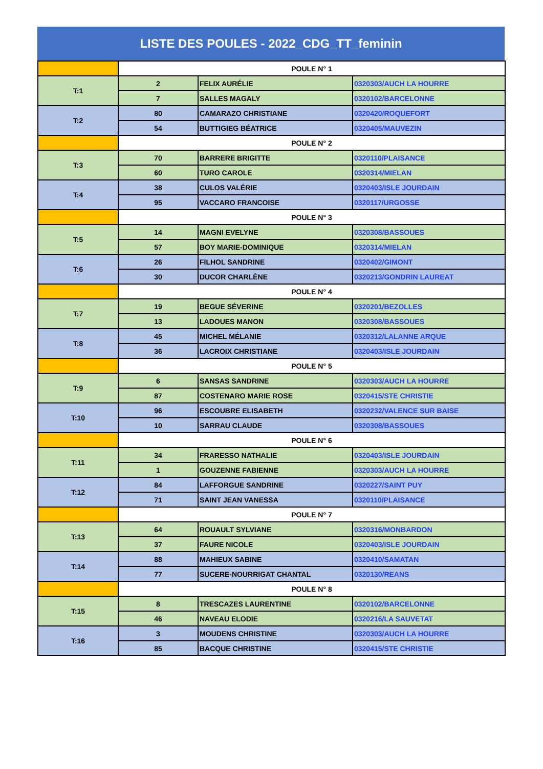LISTE DES POULES - 2022_CDG_TT_feminin
| | POULE N° 1 | | |
| T:1 | 2 | FELIX AURÉLIE | 0320303/AUCH LA HOURRE |
| | 7 | SALLES MAGALY | 0320102/BARCELONNE |
| T:2 | 80 | CAMARAZO CHRISTIANE | 0320420/ROQUEFORT |
| | 54 | BUTTIGIEG BÉATRICE | 0320405/MAUVEZIN |
| | POULE N° 2 | | |
| T:3 | 70 | BARRERE BRIGITTE | 0320110/PLAISANCE |
| | 60 | TURO CAROLE | 0320314/MIELAN |
| T:4 | 38 | CULOS VALÉRIE | 0320403/ISLE JOURDAIN |
| | 95 | VACCARO FRANCOISE | 0320117/URGOSSE |
| | POULE N° 3 | | |
| T:5 | 14 | MAGNI EVELYNE | 0320308/BASSOUES |
| | 57 | BOY MARIE-DOMINIQUE | 0320314/MIELAN |
| T:6 | 26 | FILHOL SANDRINE | 0320402/GIMONT |
| | 30 | DUCOR CHARLÈNE | 0320213/GONDRIN LAUREAT |
| | POULE N° 4 | | |
| T:7 | 19 | BEGUE SÉVERINE | 0320201/BEZOLLES |
| | 13 | LADOUES MANON | 0320308/BASSOUES |
| T:8 | 45 | MICHEL MÉLANIE | 0320312/LALANNE ARQUE |
| | 36 | LACROIX CHRISTIANE | 0320403/ISLE JOURDAIN |
| | POULE N° 5 | | |
| T:9 | 6 | SANSAS SANDRINE | 0320303/AUCH LA HOURRE |
| | 87 | COSTENARO MARIE ROSE | 0320415/STE CHRISTIE |
| T:10 | 96 | ESCOUBRE ELISABETH | 0320232/VALENCE SUR BAISE |
| | 10 | SARRAU CLAUDE | 0320308/BASSOUES |
| | POULE N° 6 | | |
| T:11 | 34 | FRARESSO NATHALIE | 0320403/ISLE JOURDAIN |
| | 1 | GOUZENNE FABIENNE | 0320303/AUCH LA HOURRE |
| T:12 | 84 | LAFFORGUE SANDRINE | 0320227/SAINT PUY |
| | 71 | SAINT JEAN VANESSA | 0320110/PLAISANCE |
| | POULE N° 7 | | |
| T:13 | 64 | ROUAULT SYLVIANE | 0320316/MONBARDON |
| | 37 | FAURE NICOLE | 0320403/ISLE JOURDAIN |
| T:14 | 88 | MAHIEUX SABINE | 0320410/SAMATAN |
| | 77 | SUCERE-NOURRIGAT CHANTAL | 0320130/REANS |
| | POULE N° 8 | | |
| T:15 | 8 | TRESCAZES LAURENTINE | 0320102/BARCELONNE |
| | 46 | NAVEAU ELODIE | 0320216/LA SAUVETAT |
| T:16 | 3 | MOUDENS CHRISTINE | 0320303/AUCH LA HOURRE |
| | 85 | BACQUE CHRISTINE | 0320415/STE CHRISTIE |